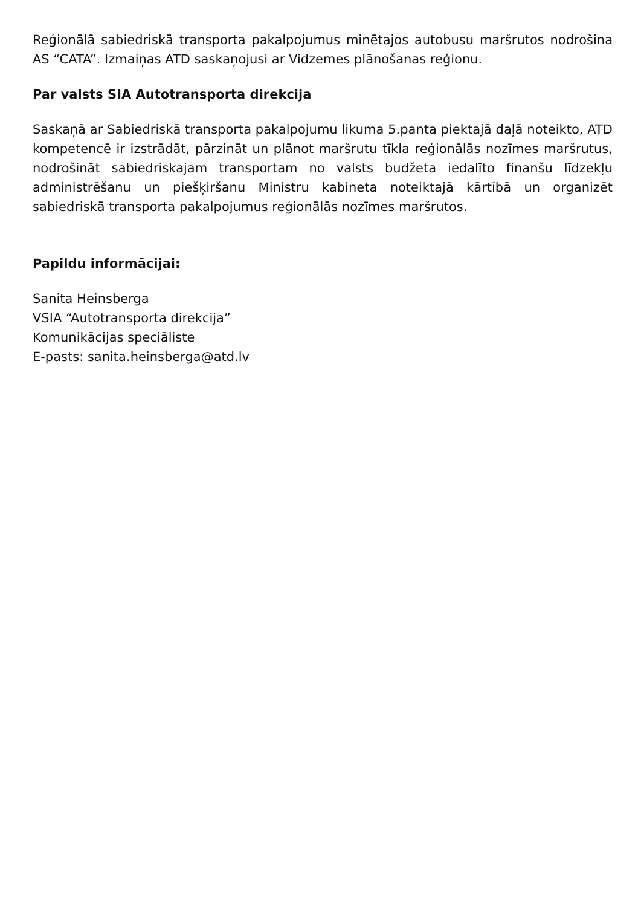Reģionālā sabiedriskā transporta pakalpojumus minētajos autobusu maršrutos nodrošina AS “CATA”. Izmaiņas ATD saskaņojusi ar Vidzemes plānošanas reģionu.
Par valsts SIA Autotransporta direkcija
Saskaņā ar Sabiedriskā transporta pakalpojumu likuma 5.panta piektajā daļā noteikto, ATD kompetencē ir izstrādāt, pārzināt un plānot maršrutu tīkla reģionālās nozīmes maršrutus, nodrošināt sabiedriskajam transportam no valsts budžeta iedalīto finanšu līdzekļu administrēšanu un piešķiršanu Ministru kabineta noteiktajā kārtībā un organizēt sabiedriskā transporta pakalpojumus reģionālās nozīmes maršrutos.
Papildu informācijai:
Sanita Heinsberga
VSIA “Autotransporta direkcija”
Komunikācijas speciāliste
E-pasts: sanita.heinsberga@atd.lv